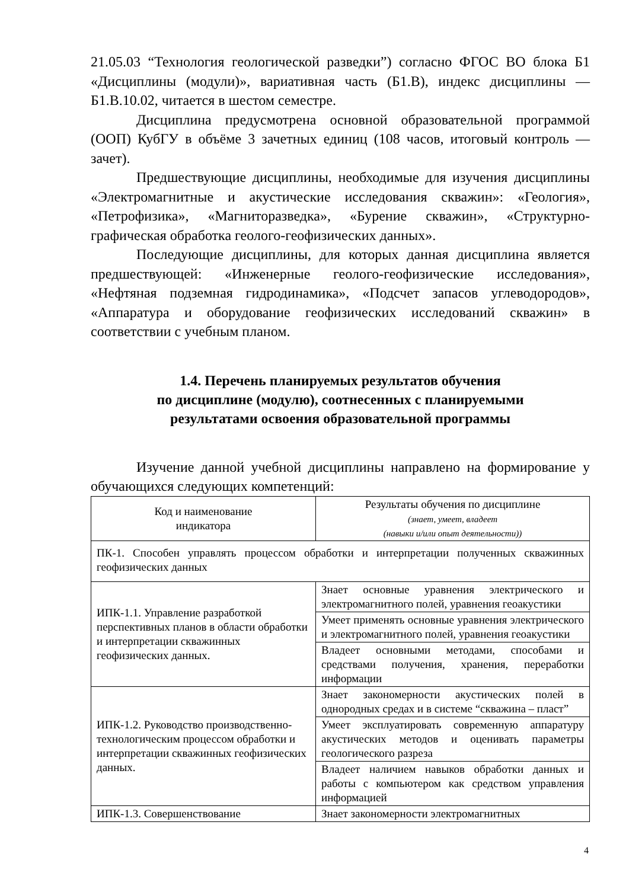21.05.03 “Технология геологической разведки”) согласно ФГОС ВО блока Б1 «Дисциплины (модули)», вариативная часть (Б1.В), индекс дисциплины — Б1.В.10.02, читается в шестом семестре.
Дисциплина предусмотрена основной образовательной программой (ООП) КубГУ в объёме 3 зачетных единиц (108 часов, итоговый контроль — зачет).
Предшествующие дисциплины, необходимые для изучения дисциплины «Электромагнитные и акустические исследования скважин»: «Геология», «Петрофизика», «Магниторазведка», «Бурение скважин», «Структурно-графическая обработка геолого-геофизических данных».
Последующие дисциплины, для которых данная дисциплина является предшествующей: «Инженерные геолого-геофизические исследования», «Нефтяная подземная гидродинамика», «Подсчет запасов углеводородов», «Аппаратура и оборудование геофизических исследований скважин» в соответствии с учебным планом.
1.4. Перечень планируемых результатов обучения
по дисциплине (модулю), соотнесенных с планируемыми
результатами освоения образовательной программы
Изучение данной учебной дисциплины направлено на формирование у обучающихся следующих компетенций:
| Код и наименование индикатора | Результаты обучения по дисциплине (знает, умеет, владеет (навыки и/или опыт деятельности)) |
| ПК-1. Способен управлять процессом обработки и интерпретации полученных скважинных геофизических данных | |
| ИПК-1.1. Управление разработкой перспективных планов в области обработки и интерпретации скважинных геофизических данных. | Знает основные уравнения электрического и электромагнитного полей, уравнения геоакустики |
| | Умеет применять основные уравнения электрического и электромагнитного полей, уравнения геоакустики |
| | Владеет основными методами, способами и средствами получения, хранения, переработки информации |
| ИПК-1.2. Руководство производственно-технологическим процессом обработки и интерпретации скважинных геофизических данных. | Знает закономерности акустических полей в однородных средах и в системе “скважина – пласт” |
| | Умеет эксплуатировать современную аппаратуру акустических методов и оценивать параметры геологического разреза |
| | Владеет наличием навыков обработки данных и работы с компьютером как средством управления информацией |
| ИПК-1.3. Совершенствование | Знает закономерности электромагнитных |
4